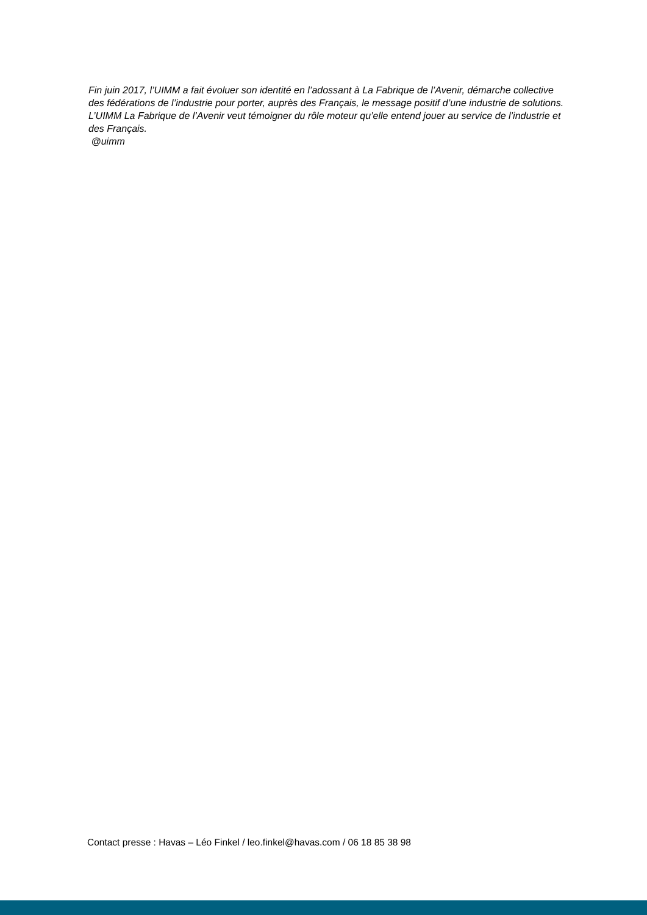Fin juin 2017, l’UIMM a fait évoluer son identité en l’adossant à La Fabrique de l’Avenir, démarche collective des fédérations de l’industrie pour porter, auprès des Français, le message positif d’une industrie de solutions. L’UIMM La Fabrique de l’Avenir veut témoigner du rôle moteur qu’elle entend jouer au service de l’industrie et des Français.
@uimm
Contact presse : Havas – Léo Finkel / leo.finkel@havas.com / 06 18 85 38 98